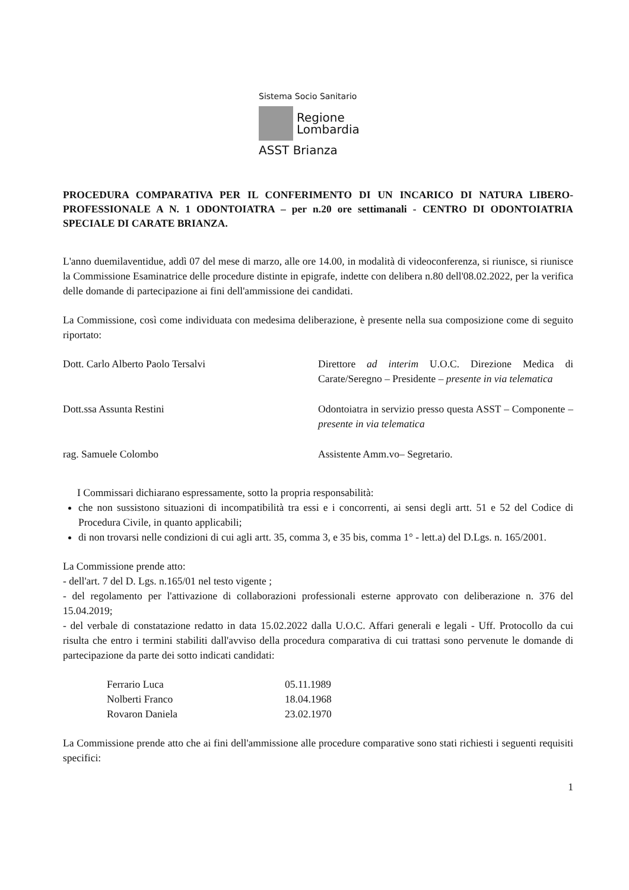Sistema Socio Sanitario
Regione
Lombardia
ASST Brianza
PROCEDURA COMPARATIVA PER IL CONFERIMENTO DI UN INCARICO DI NATURA LIBERO-PROFESSIONALE A N. 1 ODONTOIATRA – per n.20 ore settimanali - CENTRO DI ODONTOIATRIA SPECIALE DI CARATE BRIANZA.
L'anno duemilaventidue, addì 07 del mese di marzo, alle ore 14.00, in modalità di videoconferenza, si riunisce, si riunisce la Commissione Esaminatrice delle procedure distinte in epigrafe, indette con delibera n.80 dell'08.02.2022, per la verifica delle domande di partecipazione ai fini dell'ammissione dei candidati.
La Commissione, così come individuata con medesima deliberazione, è presente nella sua composizione come di seguito riportato:
| Dott. Carlo Alberto Paolo Tersalvi | Direttore ad interim U.O.C. Direzione Medica di Carate/Seregno – Presidente – presente in via telematica |
| Dott.ssa Assunta Restini | Odontoiatra in servizio presso questa ASST – Componente – presente in via telematica |
| rag. Samuele Colombo | Assistente Amm.vo– Segretario. |
I Commissari dichiarano espressamente, sotto la propria responsabilità:
che non sussistono situazioni di incompatibilità tra essi e i concorrenti, ai sensi degli artt. 51 e 52 del Codice di Procedura Civile, in quanto applicabili;
di non trovarsi nelle condizioni di cui agli artt. 35, comma 3, e 35 bis, comma 1° - lett.a) del D.Lgs. n. 165/2001.
La Commissione prende atto:
- dell'art. 7 del D. Lgs. n.165/01 nel testo vigente ;
- del regolamento per l'attivazione di collaborazioni professionali esterne approvato con deliberazione n. 376 del 15.04.2019;
- del verbale di constatazione redatto in data 15.02.2022 dalla U.O.C. Affari generali e legali - Uff. Protocollo da cui risulta che entro i termini stabiliti dall'avviso della procedura comparativa di cui trattasi sono pervenute le domande di partecipazione da parte dei sotto indicati candidati:
| Ferrario Luca | 05.11.1989 |
| Nolberti Franco | 18.04.1968 |
| Rovaron Daniela | 23.02.1970 |
La Commissione prende atto che ai fini dell'ammissione alle procedure comparative sono stati richiesti i seguenti requisiti specifici:
1